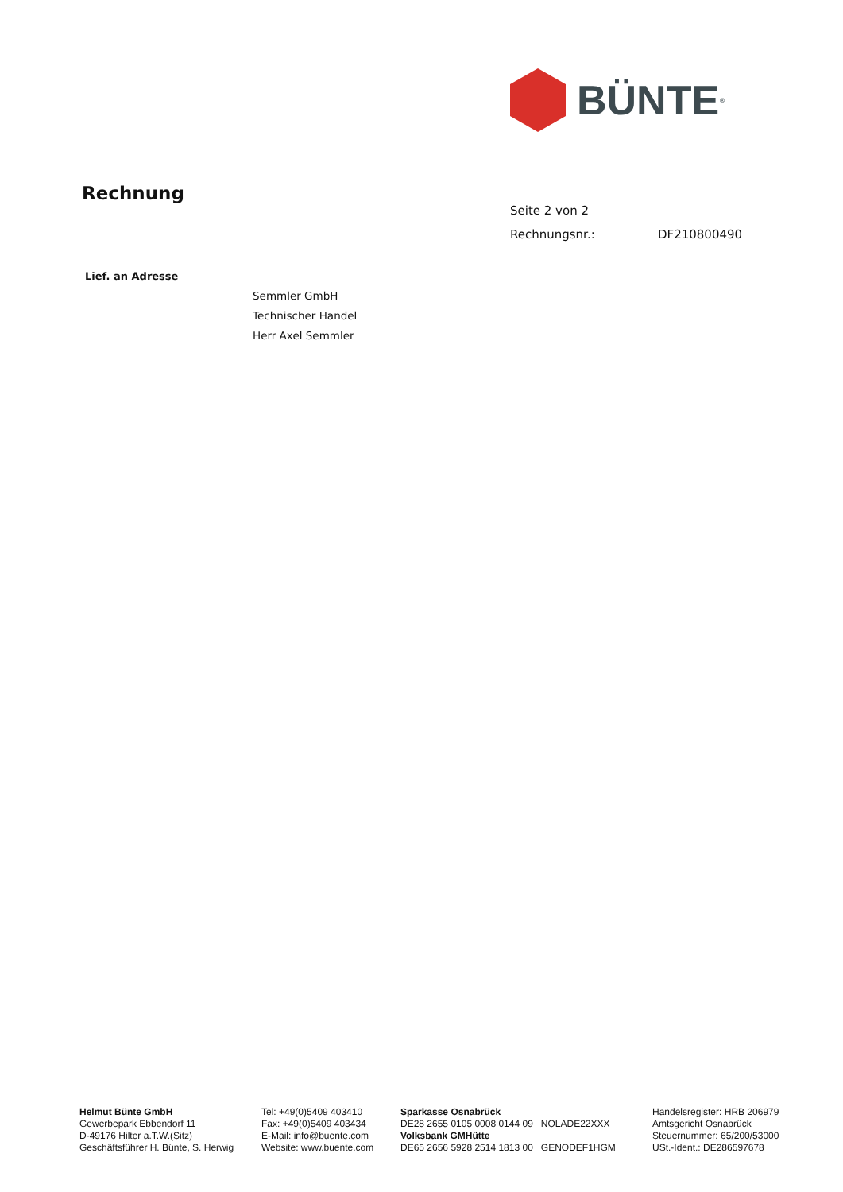BÜNTE<sup>®</sup>
Rechnung
Seite 2 von 2
Rechnungsnr.: DF210800490
Lief. an Adresse
Semmler GmbH
Technischer Handel
Herr Axel Semmler
Helmut Bünte GmbH
Gewerbepark Ebbendorf 11
D-49176 Hilter a.T.W.(Sitz)
Geschäftsführer H. Bünte, S. Herwig
Tel: +49(0)5409 403410
Fax: +49(0)5409 403434
E-Mail: info@buente.com
Website: www.buente.com
Sparkasse Osnabrück
DE28 2655 0105 0008 0144 09 NOLADE22XXX
Volksbank GMHütte
DE65 2656 5928 2514 1813 00 GENODEF1HGM
Handelsregister: HRB 206979
Amtsgericht Osnabrück
Steuernummer: 65/200/53000
USt.-Ident.: DE286597678